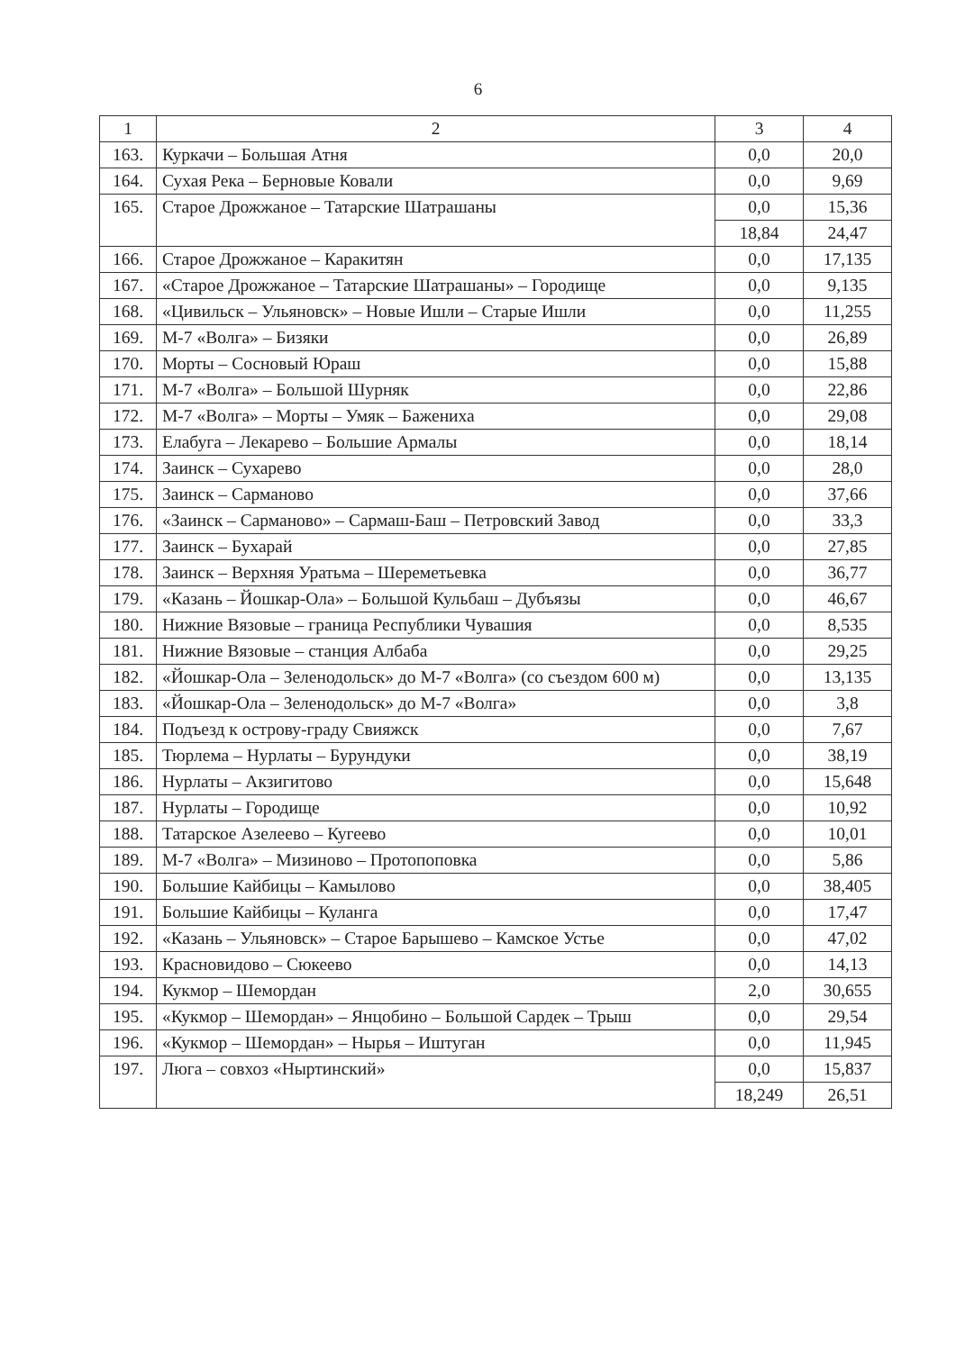6
| 1 | 2 | 3 | 4 |
| 163. | Куркачи – Большая Атня | 0,0 | 20,0 |
| 164. | Сухая Река – Берновые Ковали | 0,0 | 9,69 |
| 165. | Старое Дрожжаное – Татарские Шатрашаны | 0,0 | 15,36 |
| | | 18,84 | 24,47 |
| 166. | Старое Дрожжаное – Каракитян | 0,0 | 17,135 |
| 167. | «Старое Дрожжаное – Татарские Шатрашаны» – Городище | 0,0 | 9,135 |
| 168. | «Цивильск – Ульяновск» – Новые Ишли – Старые Ишли | 0,0 | 11,255 |
| 169. | М-7 «Волга» – Бизяки | 0,0 | 26,89 |
| 170. | Морты – Сосновый Юраш | 0,0 | 15,88 |
| 171. | М-7 «Волга» – Большой Шурняк | 0,0 | 22,86 |
| 172. | М-7 «Волга» – Морты – Умяк – Бажениха | 0,0 | 29,08 |
| 173. | Елабуга – Лекарево – Большие Армалы | 0,0 | 18,14 |
| 174. | Заинск – Сухарево | 0,0 | 28,0 |
| 175. | Заинск – Сарманово | 0,0 | 37,66 |
| 176. | «Заинск – Сарманово» – Сармаш-Баш – Петровский Завод | 0,0 | 33,3 |
| 177. | Заинск – Бухарай | 0,0 | 27,85 |
| 178. | Заинск – Верхняя Уратьма – Шереметьевка | 0,0 | 36,77 |
| 179. | «Казань – Йошкар-Ола» – Большой Кульбаш – Дубъязы | 0,0 | 46,67 |
| 180. | Нижние Вязовые – граница Республики Чувашия | 0,0 | 8,535 |
| 181. | Нижние Вязовые – станция Албаба | 0,0 | 29,25 |
| 182. | «Йошкар-Ола – Зеленодольск» до М-7 «Волга» (со съездом 600 м) | 0,0 | 13,135 |
| 183. | «Йошкар-Ола – Зеленодольск» до М-7 «Волга» | 0,0 | 3,8 |
| 184. | Подъезд к острову-граду Свияжск | 0,0 | 7,67 |
| 185. | Тюрлема – Нурлаты – Бурундуки | 0,0 | 38,19 |
| 186. | Нурлаты – Акзигитово | 0,0 | 15,648 |
| 187. | Нурлаты – Городище | 0,0 | 10,92 |
| 188. | Татарское Азелеево – Кугеево | 0,0 | 10,01 |
| 189. | М-7 «Волга» – Мизиново – Протопоповка | 0,0 | 5,86 |
| 190. | Большие Кайбицы – Камылово | 0,0 | 38,405 |
| 191. | Большие Кайбицы – Куланга | 0,0 | 17,47 |
| 192. | «Казань – Ульяновск» – Старое Барышево – Камское Устье | 0,0 | 47,02 |
| 193. | Красновидово – Сюкеево | 0,0 | 14,13 |
| 194. | Кукмор – Шемордан | 2,0 | 30,655 |
| 195. | «Кукмор – Шемордан» – Янцобино – Большой Сардек – Трыш | 0,0 | 29,54 |
| 196. | «Кукмор – Шемордан» – Нырья – Иштуган | 0,0 | 11,945 |
| 197. | Люга – совхоз «Ныртинский» | 0,0 | 15,837 |
| | | 18,249 | 26,51 |